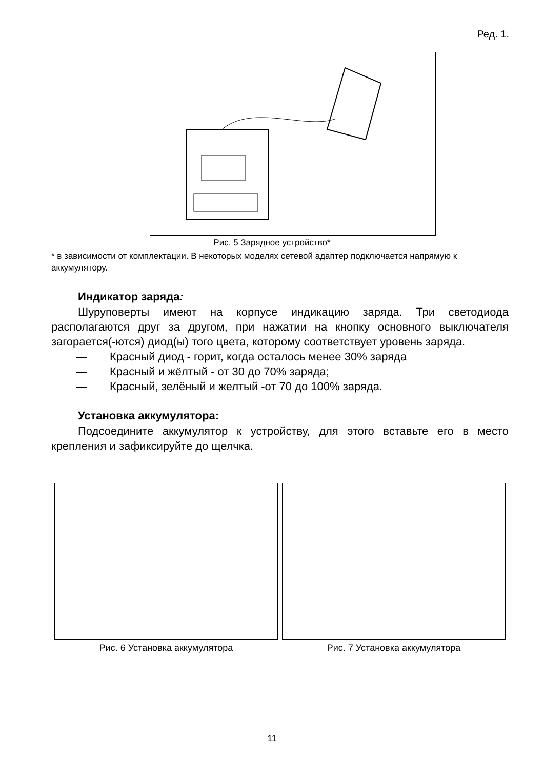Ред. 1.
Рис. 5 Зарядное устройство*
* в зависимости от комплектации. В некоторых моделях сетевой адаптер подключается напрямую к аккумулятору.
Индикатор заряда:
Шуруповерты имеют на корпусе индикацию заряда. Три светодиода располагаются друг за другом, при нажатии на кнопку основного выключателя загорается(-ются) диод(ы) того цвета, которому соответствует уровень заряда.
— Красный диод - горит, когда осталось менее 30% заряда
— Красный и жёлтый - от 30 до 70% заряда;
— Красный, зелёный и желтый -от 70 до 100% заряда.
Установка аккумулятора:
Подсоедините аккумулятор к устройству, для этого вставьте его в место крепления и зафиксируйте до щелчка.
Рис. 6 Установка аккумулятора Рис. 7 Установка аккумулятора
11